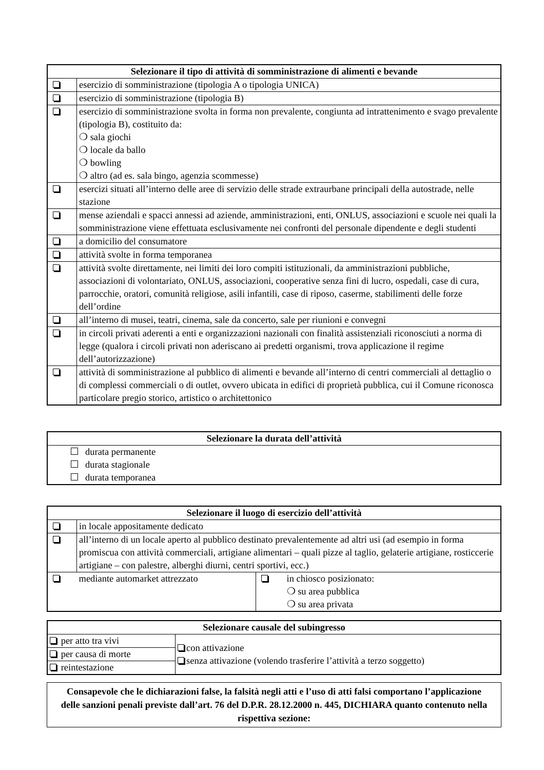| Selezionare il tipo di attività di somministrazione di alimenti e bevande | |
| --- | --- |
| | esercizio di somministrazione (tipologia A o tipologia UNICA) |
| | esercizio di somministrazione (tipologia B) |
| | esercizio di somministrazione svolta in forma non prevalente, congiunta ad intrattenimento e svago prevalente (tipologia B), costituito da: ❍ sala giochi ❍ locale da ballo ❍ bowling ❍ altro (ad es. sala bingo, agenzia scommesse) |
| | esercizi situati all’interno delle aree di servizio delle strade extraurbane principali della autostrade, nelle stazione |
| | mense aziendali e spacci annessi ad aziende, amministrazioni, enti, ONLUS, associazioni e scuole nei quali la somministrazione viene effettuata esclusivamente nei confronti del personale dipendente e degli studenti |
| | a domicilio del consumatore |
| | attività svolte in forma temporanea |
| | attività svolte direttamente, nei limiti dei loro compiti istituzionali, da amministrazioni pubbliche, associazioni di volontariato, ONLUS, associazioni, cooperative senza fini di lucro, ospedali, case di cura, parrocchie, oratori, comunità religiose, asili infantili, case di riposo, caserme, stabilimenti delle forze dell’ordine |
| | all’interno di musei, teatri, cinema, sale da concerto, sale per riunioni e convegni |
| | in circoli privati aderenti a enti e organizzazioni nazionali con finalità assistenziali riconosciuti a norma di legge (qualora i circoli privati non aderiscano ai predetti organismi, trova applicazione il regime dell’autorizzazione) |
| | attività di somministrazione al pubblico di alimenti e bevande all’interno di centri commerciali al dettaglio o di complessi commerciali o di outlet, ovvero ubicata in edifici di proprietà pubblica, cui il Comune riconosca particolare pregio storico, artistico o architettonico |
| Selezionare la durata dell’attività |
| --- |
| durata permanente durata stagionale durata temporanea |
| Selezionare il luogo di esercizio dell’attività | | | |
| --- | --- | --- | --- |
| | in locale appositamente dedicato | | |
| | all’interno di un locale aperto al pubblico destinato prevalentemente ad altri usi (ad esempio in forma promiscua con attività commerciali, artigiane alimentari – quali pizze al taglio, gelaterie artigiane, rosticcerie artigiane – con palestre, alberghi diurni, centri sportivi, ecc.) | | |
| | mediante automarket attrezzato | | in chiosco posizionato: ❍ su area pubblica ❍ su area privata |
| Selezionare causale del subingresso | |
| --- | --- |
| per atto tra vivi | con attivazione senza attivazione (volendo trasferire l’attività a terzo soggetto) |
| per causa di morte | |
| reintestazione | |
Consapevole che le dichiarazioni false, la falsità negli atti e l’uso di atti falsi comportano l’applicazione delle sanzioni penali previste dall’art. 76 del D.P.R. 28.12.2000 n. 445, DICHIARA quanto contenuto nella rispettiva sezione: